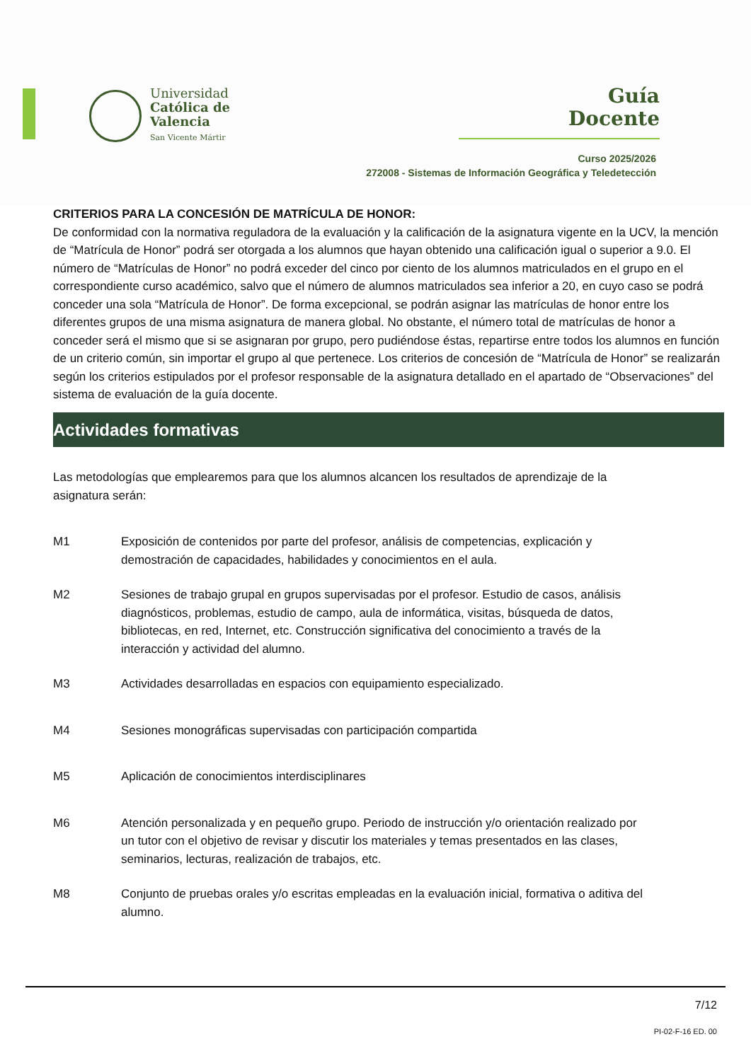Universidad
Católica de
Valencia
San Vicente Mártir
Guía
Docente
Curso 2025/2026
272008 - Sistemas de Información Geográfica y Teledetección
CRITERIOS PARA LA CONCESIÓN DE MATRÍCULA DE HONOR:
De conformidad con la normativa reguladora de la evaluación y la calificación de la asignatura vigente en la UCV, la mención de “Matrícula de Honor” podrá ser otorgada a los alumnos que hayan obtenido una calificación igual o superior a 9.0. El número de “Matrículas de Honor” no podrá exceder del cinco por ciento de los alumnos matriculados en el grupo en el correspondiente curso académico, salvo que el número de alumnos matriculados sea inferior a 20, en cuyo caso se podrá conceder una sola “Matrícula de Honor”. De forma excepcional, se podrán asignar las matrículas de honor entre los diferentes grupos de una misma asignatura de manera global. No obstante, el número total de matrículas de honor a conceder será el mismo que si se asignaran por grupo, pero pudiéndose éstas, repartirse entre todos los alumnos en función de un criterio común, sin importar el grupo al que pertenece. Los criterios de concesión de “Matrícula de Honor” se realizarán según los criterios estipulados por el profesor responsable de la asignatura detallado en el apartado de “Observaciones” del sistema de evaluación de la guía docente.
Actividades formativas
Las metodologías que emplearemos para que los alumnos alcancen los resultados de aprendizaje de la asignatura serán:
M1 Exposición de contenidos por parte del profesor, análisis de competencias, explicación y demostración de capacidades, habilidades y conocimientos en el aula.
M2 Sesiones de trabajo grupal en grupos supervisadas por el profesor. Estudio de casos, análisis diagnósticos, problemas, estudio de campo, aula de informática, visitas, búsqueda de datos, bibliotecas, en red, Internet, etc. Construcción significativa del conocimiento a través de la interacción y actividad del alumno.
M3 Actividades desarrolladas en espacios con equipamiento especializado.
M4 Sesiones monográficas supervisadas con participación compartida
M5 Aplicación de conocimientos interdisciplinares
M6 Atención personalizada y en pequeño grupo. Periodo de instrucción y/o orientación realizado por un tutor con el objetivo de revisar y discutir los materiales y temas presentados en las clases, seminarios, lecturas, realización de trabajos, etc.
M8 Conjunto de pruebas orales y/o escritas empleadas en la evaluación inicial, formativa o aditiva del alumno.
7/12
PI-02-F-16 ED. 00